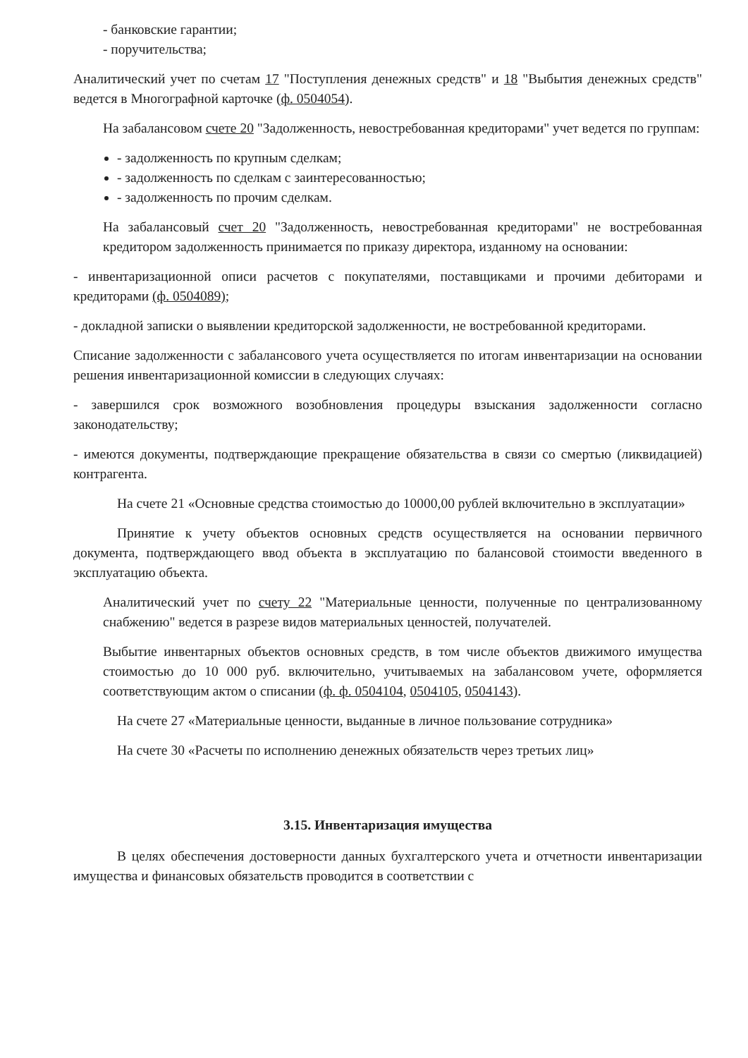- банковские гарантии;
- поручительства;
Аналитический учет по счетам 17 "Поступления денежных средств" и 18 "Выбытия денежных средств" ведется в Многографной карточке (ф. 0504054).
На забалансовом счете 20 "Задолженность, невостребованная кредиторами" учет ведется по группам:
- задолженность по крупным сделкам;
- задолженность по сделкам с заинтересованностью;
- задолженность по прочим сделкам.
На забалансовый счет 20 "Задолженность, невостребованная кредиторами" не востребованная кредитором задолженность принимается по приказу директора, изданному на основании:
- инвентаризационной описи расчетов с покупателями, поставщиками и прочими дебиторами и кредиторами (ф. 0504089);
- докладной записки о выявлении кредиторской задолженности, не востребованной кредиторами.
Списание задолженности с забалансового учета осуществляется по итогам инвентаризации на основании решения инвентаризационной комиссии в следующих случаях:
- завершился срок возможного возобновления процедуры взыскания задолженности согласно законодательству;
- имеются документы, подтверждающие прекращение обязательства в связи со смертью (ликвидацией) контрагента.
На счете 21 «Основные средства стоимостью до 10000,00 рублей включительно в эксплуатации»
Принятие к учету объектов основных средств осуществляется на основании первичного документа, подтверждающего ввод объекта в эксплуатацию по балансовой стоимости введенного в эксплуатацию объекта.
Аналитический учет по счету 22 "Материальные ценности, полученные по централизованному снабжению" ведется в разрезе видов материальных ценностей, получателей.
Выбытие инвентарных объектов основных средств, в том числе объектов движимого имущества стоимостью до 10 000 руб. включительно, учитываемых на забалансовом учете, оформляется соответствующим актом о списании (ф. ф. 0504104, 0504105, 0504143).
На счете 27 «Материальные ценности, выданные в личное пользование сотрудника»
На счете 30 «Расчеты по исполнению денежных обязательств через третьих лиц»
3.15. Инвентаризация имущества
В целях обеспечения достоверности данных бухгалтерского учета и отчетности инвентаризации имущества и финансовых обязательств проводится в соответствии с